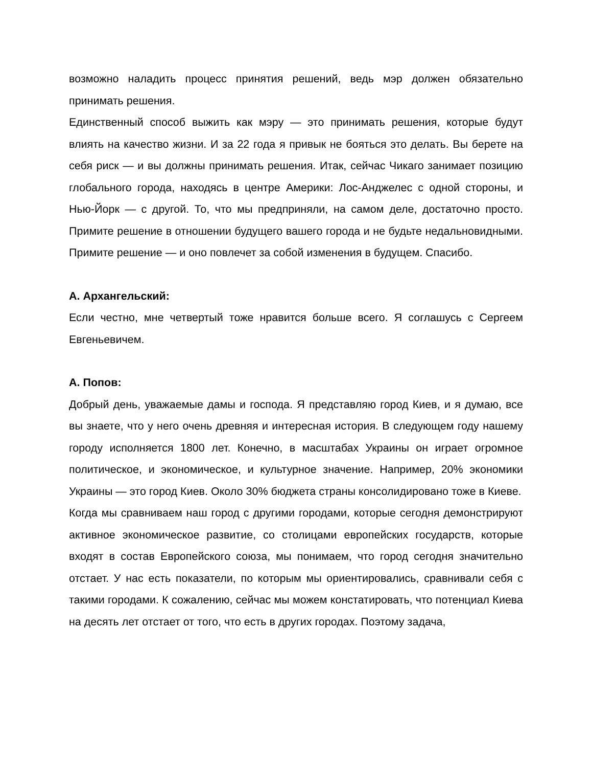возможно наладить процесс принятия решений, ведь мэр должен обязательно принимать решения.
Единственный способ выжить как мэру — это принимать решения, которые будут влиять на качество жизни. И за 22 года я привык не бояться это делать. Вы берете на себя риск — и вы должны принимать решения. Итак, сейчас Чикаго занимает позицию глобального города, находясь в центре Америки: Лос-Анджелес с одной стороны, и Нью-Йорк — с другой. То, что мы предприняли, на самом деле, достаточно просто. Примите решение в отношении будущего вашего города и не будьте недальновидными. Примите решение — и оно повлечет за собой изменения в будущем. Спасибо.
А. Архангельский:
Если честно, мне четвертый тоже нравится больше всего. Я соглашусь с Сергеем Евгеньевичем.
А. Попов:
Добрый день, уважаемые дамы и господа. Я представляю город Киев, и я думаю, все вы знаете, что у него очень древняя и интересная история. В следующем году нашему городу исполняется 1800 лет. Конечно, в масштабах Украины он играет огромное политическое, и экономическое, и культурное значение. Например, 20% экономики Украины — это город Киев. Около 30% бюджета страны консолидировано тоже в Киеве.
Когда мы сравниваем наш город с другими городами, которые сегодня демонстрируют активное экономическое развитие, со столицами европейских государств, которые входят в состав Европейского союза, мы понимаем, что город сегодня значительно отстает. У нас есть показатели, по которым мы ориентировались, сравнивали себя с такими городами. К сожалению, сейчас мы можем констатировать, что потенциал Киева на десять лет отстает от того, что есть в других городах. Поэтому задача,